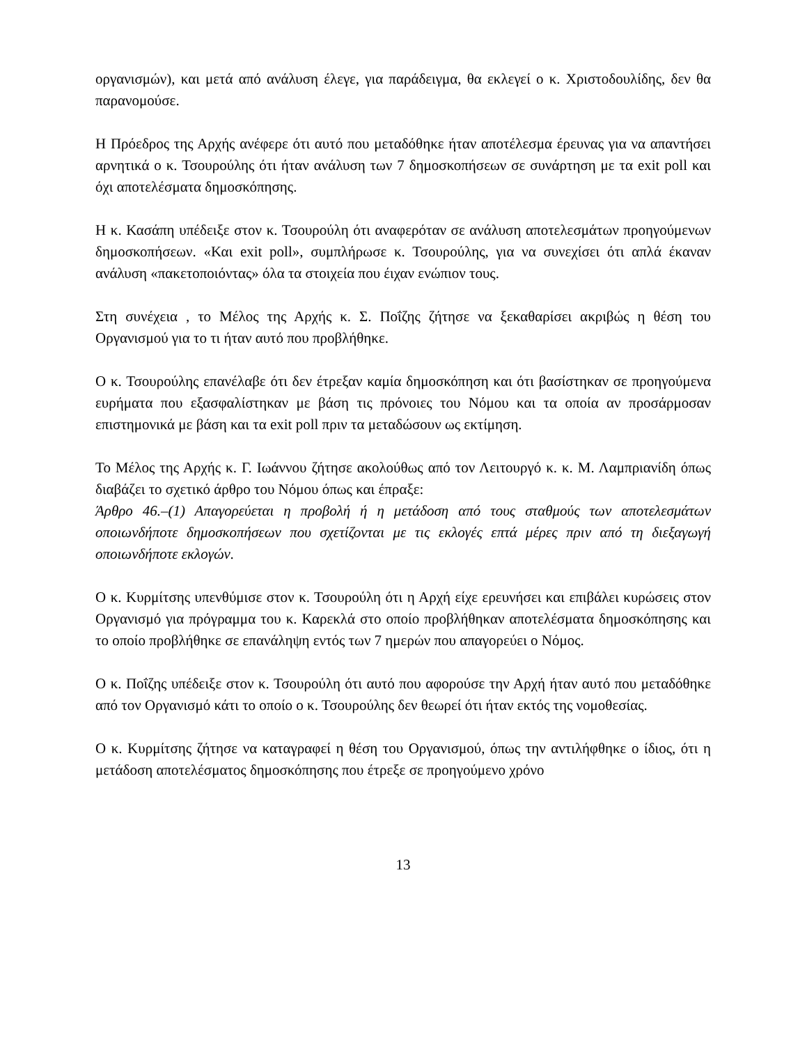οργανισμών), και μετά από ανάλυση έλεγε, για παράδειγμα, θα εκλεγεί ο κ. Χριστοδουλίδης, δεν θα παρανομούσε.
Η Πρόεδρος της Αρχής ανέφερε ότι αυτό που μεταδόθηκε ήταν αποτέλεσμα έρευνας για να απαντήσει αρνητικά ο κ. Τσουρούλης ότι ήταν ανάλυση των 7 δημοσκοπήσεων σε συνάρτηση με τα exit poll και όχι αποτελέσματα δημοσκόπησης.
Η κ. Κασάπη υπέδειξε στον κ. Τσουρούλη ότι αναφερόταν σε ανάλυση αποτελεσμάτων προηγούμενων δημοσκοπήσεων. «Και exit poll», συμπλήρωσε κ. Τσουρούλης, για να συνεχίσει ότι απλά έκαναν ανάλυση «πακετοποιόντας» όλα τα στοιχεία που έιχαν ενώπιον τους.
Στη συνέχεια , το Μέλος της Αρχής κ. Σ. Ποΐζης ζήτησε να ξεκαθαρίσει ακριβώς η θέση του Οργανισμού για το τι ήταν αυτό που προβλήθηκε.
Ο κ. Τσουρούλης επανέλαβε ότι δεν έτρεξαν καμία δημοσκόπηση και ότι βασίστηκαν σε προηγούμενα ευρήματα που εξασφαλίστηκαν με βάση τις πρόνοιες του Νόμου και τα οποία αν προσάρμοσαν επιστημονικά με βάση και τα exit poll πριν τα μεταδώσουν ως εκτίμηση.
Το Μέλος της Αρχής κ. Γ. Ιωάννου ζήτησε ακολούθως από τον Λειτουργό κ. κ. Μ. Λαμπριανίδη όπως διαβάζει το σχετικό άρθρο του Νόμου όπως και έπραξε:
Άρθρο 46.–(1) Απαγορεύεται η προβολή ή η μετάδοση από τους σταθμούς των αποτελεσμάτων οποιωνδήποτε δημοσκοπήσεων που σχετίζονται με τις εκλογές επτά μέρες πριν από τη διεξαγωγή οποιωνδήποτε εκλογών.
Ο κ. Κυρμίτσης υπενθύμισε στον κ. Τσουρούλη ότι η Αρχή είχε ερευνήσει και επιβάλει κυρώσεις στον Οργανισμό για πρόγραμμα του κ. Καρεκλά στο οποίο προβλήθηκαν αποτελέσματα δημοσκόπησης και το οποίο προβλήθηκε σε επανάληψη εντός των 7 ημερών που απαγορεύει ο Νόμος.
Ο κ. Ποΐζης υπέδειξε στον κ. Τσουρούλη ότι αυτό που αφορούσε την Αρχή ήταν αυτό που μεταδόθηκε από τον Οργανισμό κάτι το οποίο ο κ. Τσουρούλης δεν θεωρεί ότι ήταν εκτός της νομοθεσίας.
Ο κ. Κυρμίτσης ζήτησε να καταγραφεί η θέση του Οργανισμού, όπως την αντιλήφθηκε ο ίδιος, ότι η μετάδοση αποτελέσματος δημοσκόπησης που έτρεξε σε προηγούμενο χρόνο
13